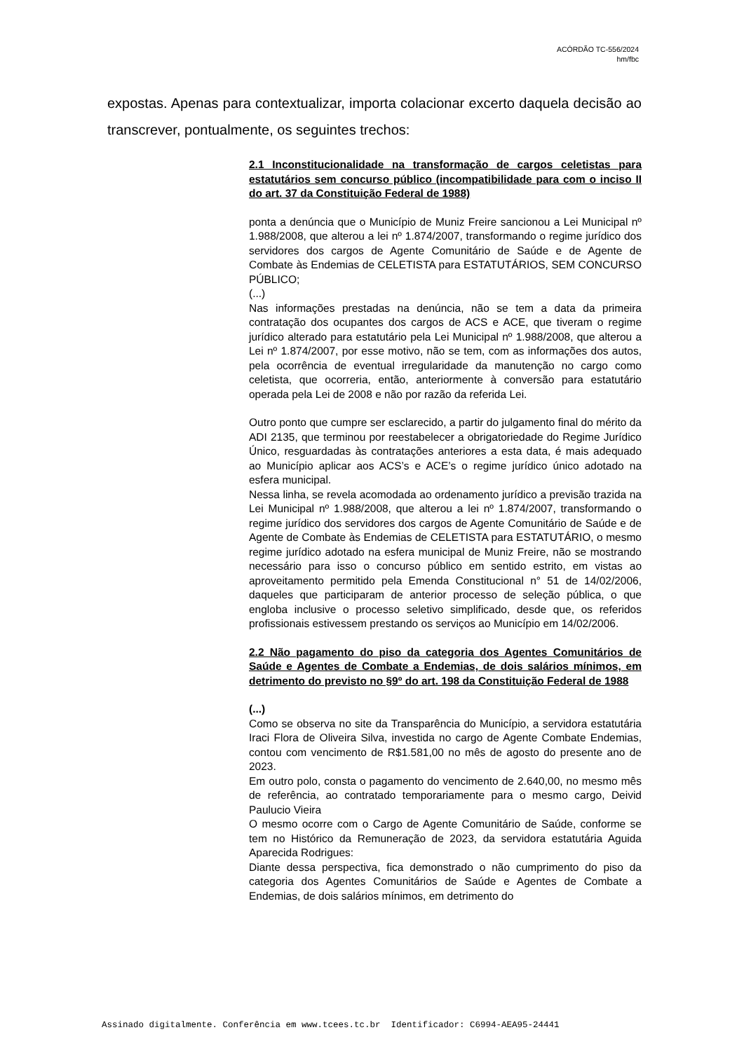ACÓRDÃO TC-556/2024
hm/fbc
expostas. Apenas para contextualizar, importa colacionar excerto daquela decisão ao transcrever, pontualmente, os seguintes trechos:
2.1 Inconstitucionalidade na transformação de cargos celetistas para estatutários sem concurso público (incompatibilidade para com o inciso II do art. 37 da Constituição Federal de 1988)
ponta a denúncia que o Município de Muniz Freire sancionou a Lei Municipal nº 1.988/2008, que alterou a lei nº 1.874/2007, transformando o regime jurídico dos servidores dos cargos de Agente Comunitário de Saúde e de Agente de Combate às Endemias de CELETISTA para ESTATUTÁRIOS, SEM CONCURSO PÚBLICO;
(...)
Nas informações prestadas na denúncia, não se tem a data da primeira contratação dos ocupantes dos cargos de ACS e ACE, que tiveram o regime jurídico alterado para estatutário pela Lei Municipal nº 1.988/2008, que alterou a Lei nº 1.874/2007, por esse motivo, não se tem, com as informações dos autos, pela ocorrência de eventual irregularidade da manutenção no cargo como celetista, que ocorreria, então, anteriormente à conversão para estatutário operada pela Lei de 2008 e não por razão da referida Lei.
Outro ponto que cumpre ser esclarecido, a partir do julgamento final do mérito da ADI 2135, que terminou por reestabelecer a obrigatoriedade do Regime Jurídico Único, resguardadas às contratações anteriores a esta data, é mais adequado ao Município aplicar aos ACS’s e ACE’s o regime jurídico único adotado na esfera municipal.
Nessa linha, se revela acomodada ao ordenamento jurídico a previsão trazida na Lei Municipal nº 1.988/2008, que alterou a lei nº 1.874/2007, transformando o regime jurídico dos servidores dos cargos de Agente Comunitário de Saúde e de Agente de Combate às Endemias de CELETISTA para ESTATUTÁRIO, o mesmo regime jurídico adotado na esfera municipal de Muniz Freire, não se mostrando necessário para isso o concurso público em sentido estrito, em vistas ao aproveitamento permitido pela Emenda Constitucional n° 51 de 14/02/2006, daqueles que participaram de anterior processo de seleção pública, o que engloba inclusive o processo seletivo simplificado, desde que, os referidos profissionais estivessem prestando os serviços ao Município em 14/02/2006.
2.2 Não pagamento do piso da categoria dos Agentes Comunitários de Saúde e Agentes de Combate a Endemias, de dois salários mínimos, em detrimento do previsto no §9º do art. 198 da Constituição Federal de 1988
(...)
Como se observa no site da Transparência do Município, a servidora estatutária Iraci Flora de Oliveira Silva, investida no cargo de Agente Combate Endemias, contou com vencimento de R$1.581,00 no mês de agosto do presente ano de 2023.
Em outro polo, consta o pagamento do vencimento de 2.640,00, no mesmo mês de referência, ao contratado temporariamente para o mesmo cargo, Deivid Paulucio Vieira
O mesmo ocorre com o Cargo de Agente Comunitário de Saúde, conforme se tem no Histórico da Remuneração de 2023, da servidora estatutária Aguida Aparecida Rodrigues:
Diante dessa perspectiva, fica demonstrado o não cumprimento do piso da categoria dos Agentes Comunitários de Saúde e Agentes de Combate a Endemias, de dois salários mínimos, em detrimento do
Assinado digitalmente. Conferência em www.tcees.tc.br Identificador: C6994-AEA95-24441